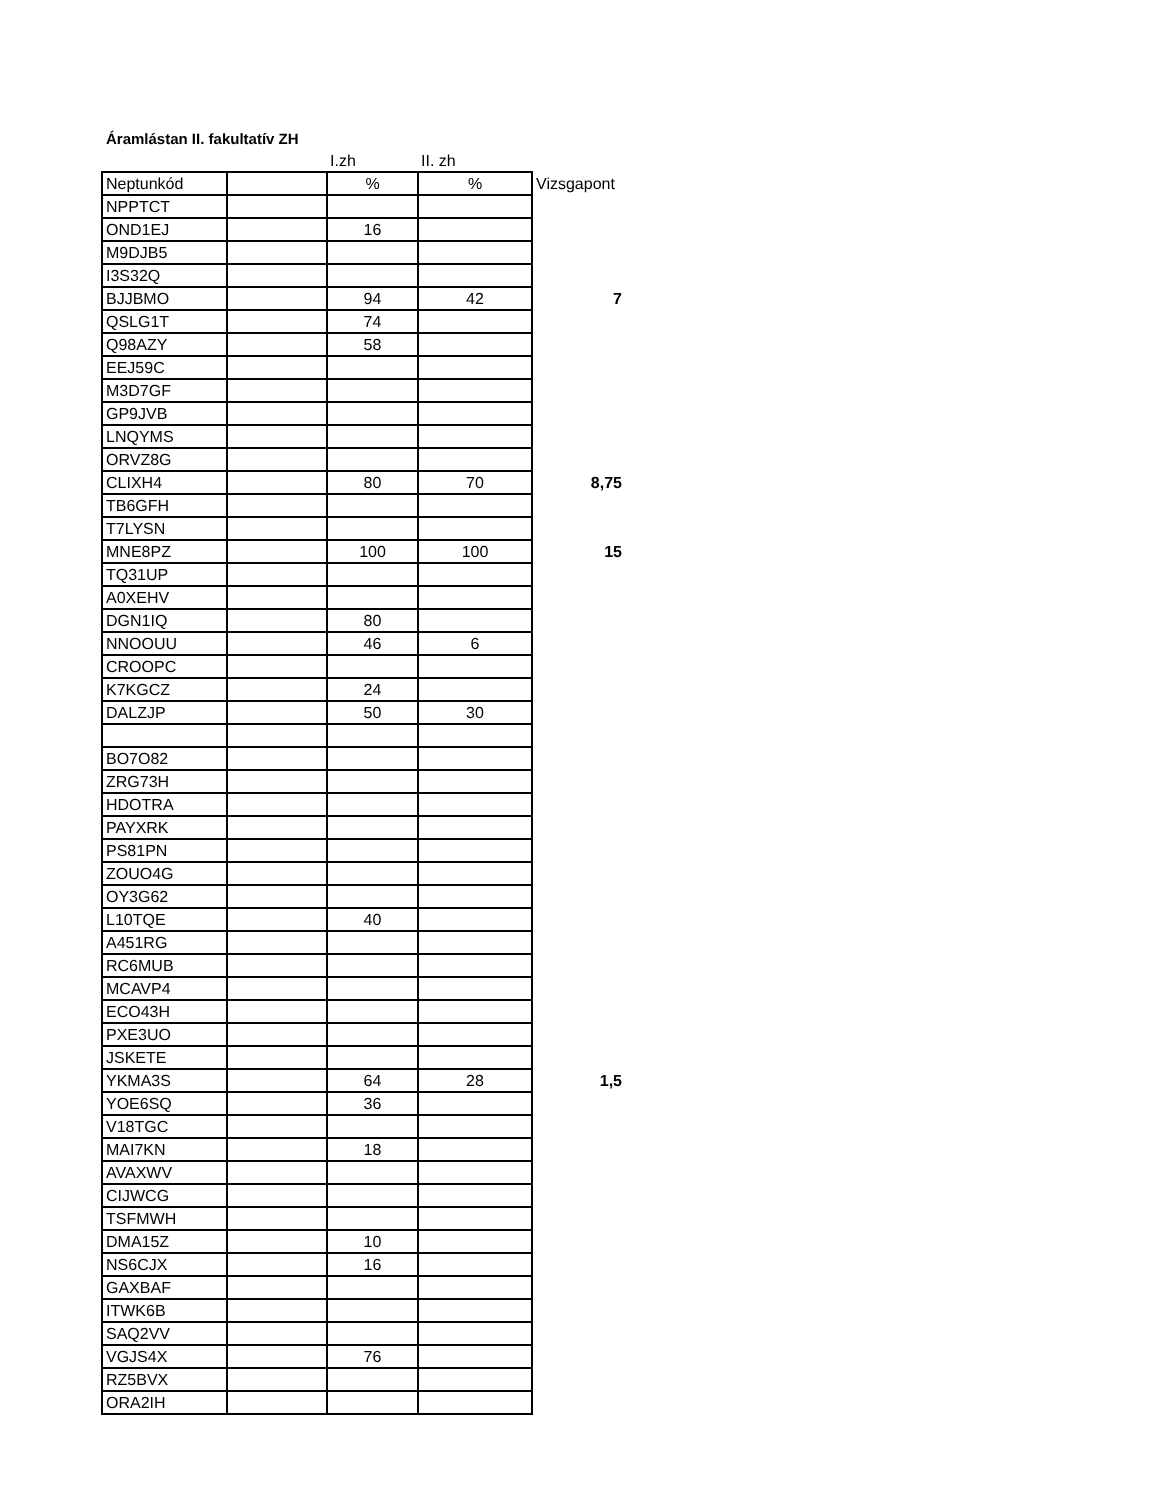Áramlástan II. fakultatív ZH
| | | I.zh | II. zh | |
| Neptunkód | | % | % | Vizsgapont |
| NPPTCT | | | | |
| OND1EJ | | 16 | | |
| M9DJB5 | | | | |
| I3S32Q | | | | |
| BJJBMO | | 94 | 42 | 7 |
| QSLG1T | | 74 | | |
| Q98AZY | | 58 | | |
| EEJ59C | | | | |
| M3D7GF | | | | |
| GP9JVB | | | | |
| LNQYMS | | | | |
| ORVZ8G | | | | |
| CLIXH4 | | 80 | 70 | 8,75 |
| TB6GFH | | | | |
| T7LYSN | | | | |
| MNE8PZ | | 100 | 100 | 15 |
| TQ31UP | | | | |
| A0XEHV | | | | |
| DGN1IQ | | 80 | | |
| NNOOUU | | 46 | 6 | |
| CROOPC | | | | |
| K7KGCZ | | 24 | | |
| DALZJP | | 50 | 30 | |
| BO7O82 | | | | |
| ZRG73H | | | | |
| HDOTRA | | | | |
| PAYXRK | | | | |
| PS81PN | | | | |
| ZOUO4G | | | | |
| OY3G62 | | | | |
| L10TQE | | 40 | | |
| A451RG | | | | |
| RC6MUB | | | | |
| MCAVP4 | | | | |
| ECO43H | | | | |
| PXE3UO | | | | |
| JSKETE | | | | |
| YKMA3S | | 64 | 28 | 1,5 |
| YOE6SQ | | 36 | | |
| V18TGC | | | | |
| MAI7KN | | 18 | | |
| AVAXWV | | | | |
| CIJWCG | | | | |
| TSFMWH | | | | |
| DMA15Z | | 10 | | |
| NS6CJX | | 16 | | |
| GAXBAF | | | | |
| ITWK6B | | | | |
| SAQ2VV | | | | |
| VGJS4X | | 76 | | |
| RZ5BVX | | | | |
| ORA2IH | | | | |